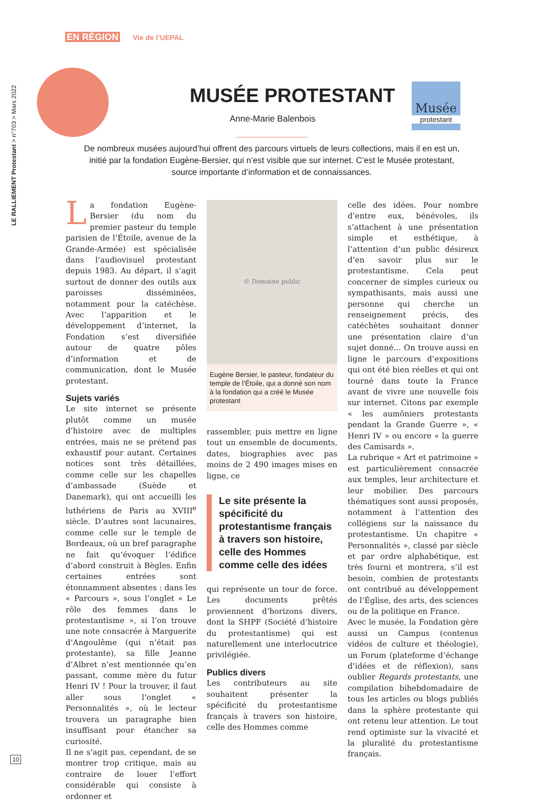EN RÉGION Vie de l’UEPAL
LE RALLIEMENT Protestant > n°703 > Mars 2022
MUSÉE PROTESTANT
Musée
protestant
Anne-Marie Balenbois
De nombreux musées aujourd’hui offrent des parcours virtuels de leurs collections, mais il en est un, initié par la fondation Eugène-Bersier, qui n’est visible que sur internet. C’est le Musée protestant, source importante d’information et de connaissances.
La fondation Eugène-Bersier (du nom du premier pasteur du temple parisien de l’Étoile, avenue de la Grande-Armée) est spécialisée dans l’audiovisuel protestant depuis 1983. Au départ, il s’agit surtout de donner des outils aux paroisses disséminées, notamment pour la catéchèse. Avec l’apparition et le développement d’internet, la Fondation s’est diversifiée autour de quatre pôles d’information et de communication, dont le Musée protestant.
Sujets variés
Le site internet se présente plutôt comme un musée d’histoire avec de multiples entrées, mais ne se prétend pas exhaustif pour autant. Certaines notices sont très détaillées, comme celle sur les chapelles d’ambassade (Suède et Danemark), qui ont accueilli les luthériens de Paris au XVIII<sup>e</sup> siècle. D’autres sont lacunaires, comme celle sur le temple de Bordeaux, où un bref paragraphe ne fait qu’évoquer l’édifice d’abord construit à Bègles. Enfin certaines entrées sont étonnamment absentes : dans les « Parcours », sous l’onglet « Le rôle des femmes dans le protestantisme », si l’on trouve une note consacrée à Marguerite d’Angoulême (qui n’était pas protestante), sa fille Jeanne d’Albret n’est mentionnée qu’en passant, comme mère du futur Henri IV ! Pour la trouver, il faut aller sous l’onglet « Personnalités », où le lecteur trouvera un paragraphe bien insuffisant pour étancher sa curiosité.
Il ne s’agit pas, cependant, de se montrer trop critique, mais au contraire de louer l’effort considérable qui consiste à ordonner et
© Domaine public
Eugène Bersier, le pasteur, fondateur du temple de l’Étoile, qui a donné son nom à la fondation qui a créé le Musée protestant
rassembler, puis mettre en ligne tout un ensemble de documents, dates, biographies avec pas moins de 2 490 images mises en ligne, ce
Le site présente la spécificité du protestantisme français à travers son histoire, celle des Hommes comme celle des idées
qui représente un tour de force. Les documents prêtés proviennent d’horizons divers, dont la SHPF (Société d’histoire du protestantisme) qui est naturellement une interlocutrice privilégiée.
Publics divers
Les contributeurs au site souhaitent présenter la spécificité du protestantisme français à travers son histoire, celle des Hommes comme
celle des idées. Pour nombre d’entre eux, bénévoles, ils s’attachent à une présentation simple et esthétique, à l’attention d’un public désireux d’en savoir plus sur le protestantisme. Cela peut concerner de simples curieux ou sympathisants, mais aussi une personne qui cherche un renseignement précis, des catéchètes souhaitant donner une présentation claire d’un sujet donné… On trouve aussi en ligne le parcours d’expositions qui ont été bien réelles et qui ont tourné dans toute la France avant de vivre une nouvelle fois sur internet. Citons par exemple « les aumôniers protestants pendant la Grande Guerre », « Henri IV » ou encore « la guerre des Camisards ».
La rubrique « Art et patrimoine » est particulièrement consacrée aux temples, leur architecture et leur mobilier. Des parcours thématiques sont aussi proposés, notamment à l’attention des collégiens sur la naissance du protestantisme. Un chapitre « Personnalités », classé par siècle et par ordre alphabétique, est très fourni et montrera, s’il est besoin, combien de protestants ont contribué au développement de l’Église, des arts, des sciences ou de la politique en France.
Avec le musée, la Fondation gère aussi un Campus (contenus vidéos de culture et théologie), un Forum (plateforme d’échange d’idées et de réflexion), sans oublier Regards protestants, une compilation bihebdomadaire de tous les articles ou blogs publiés dans la sphère protestante qui ont retenu leur attention. Le tout rend optimiste sur la vivacité et la pluralité du protestantisme français.
10